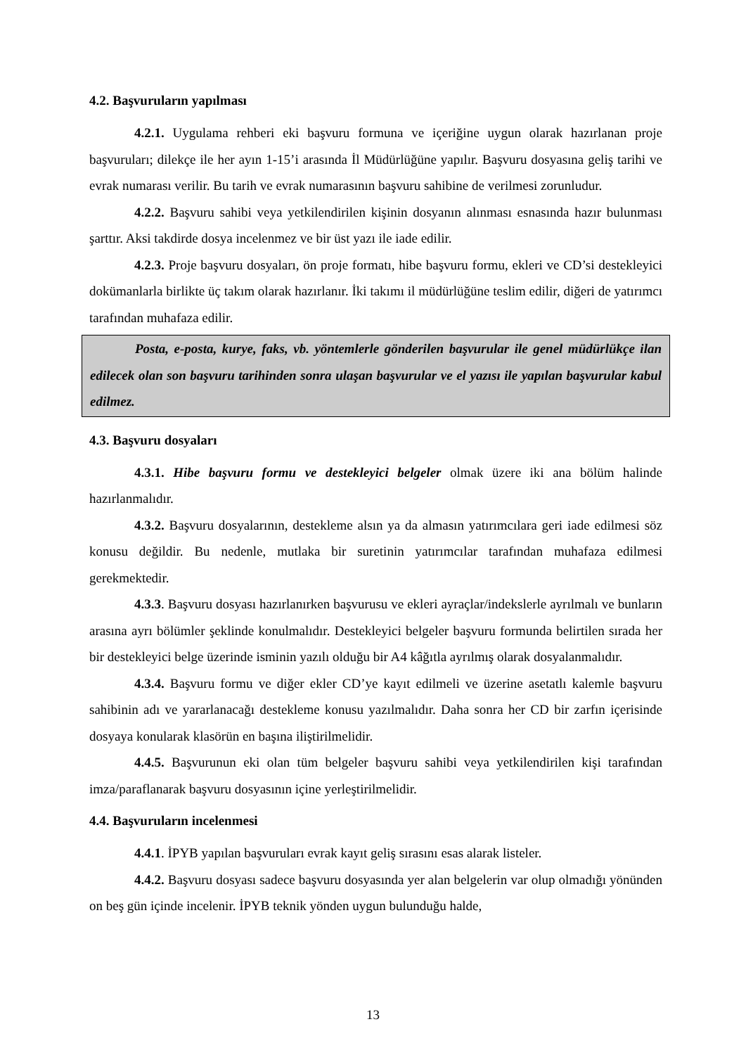4.2. Başvuruların yapılması
4.2.1. Uygulama rehberi eki başvuru formuna ve içeriğine uygun olarak hazırlanan proje başvuruları; dilekçe ile her ayın 1-15’i arasında İl Müdürlüğüne yapılır. Başvuru dosyasına geliş tarihi ve evrak numarası verilir. Bu tarih ve evrak numarasının başvuru sahibine de verilmesi zorunludur.
4.2.2. Başvuru sahibi veya yetkilendirilen kişinin dosyanın alınması esnasında hazır bulunması şarttır. Aksi takdirde dosya incelenmez ve bir üst yazı ile iade edilir.
4.2.3. Proje başvuru dosyaları, ön proje formatı, hibe başvuru formu, ekleri ve CD’si destekleyici dokümanlarla birlikte üç takım olarak hazırlanır. İki takımı il müdürlüğüne teslim edilir, diğeri de yatırımcı tarafından muhafaza edilir.
Posta, e-posta, kurye, faks, vb. yöntemlerle gönderilen başvurular ile genel müdürlükçe ilan edilecek olan son başvuru tarihinden sonra ulaşan başvurular ve el yazısı ile yapılan başvurular kabul edilmez.
4.3. Başvuru dosyaları
4.3.1. Hibe başvuru formu ve destekleyici belgeler olmak üzere iki ana bölüm halinde hazırlanmalıdır.
4.3.2. Başvuru dosyalarının, destekleme alsın ya da almasın yatırımcılara geri iade edilmesi söz konusu değildir. Bu nedenle, mutlaka bir suretinin yatırımcılar tarafından muhafaza edilmesi gerekmektedir.
4.3.3. Başvuru dosyası hazırlanırken başvurusu ve ekleri ayraçlar/indekslerle ayrılmalı ve bunların arasına ayrı bölümler şeklinde konulmalıdır. Destekleyici belgeler başvuru formunda belirtilen sırada her bir destekleyici belge üzerinde isminin yazılı olduğu bir A4 kâğıtla ayrılmış olarak dosyalanmalıdır.
4.3.4. Başvuru formu ve diğer ekler CD’ye kayıt edilmeli ve üzerine asetatlı kalemle başvuru sahibinin adı ve yararlanacağı destekleme konusu yazılmalıdır. Daha sonra her CD bir zarfın içerisinde dosyaya konularak klasörün en başına iliştirilmelidir.
4.4.5. Başvurunun eki olan tüm belgeler başvuru sahibi veya yetkilendirilen kişi tarafından imza/paraflanarak başvuru dosyasının içine yerleştirilmelidir.
4.4. Başvuruların incelenmesi
4.4.1. İPYB yapılan başvuruları evrak kayıt geliş sırasını esas alarak listeler.
4.4.2. Başvuru dosyası sadece başvuru dosyasında yer alan belgelerin var olup olmadığı yönünden on beş gün içinde incelenir. İPYB teknik yönden uygun bulunduğu halde,
13